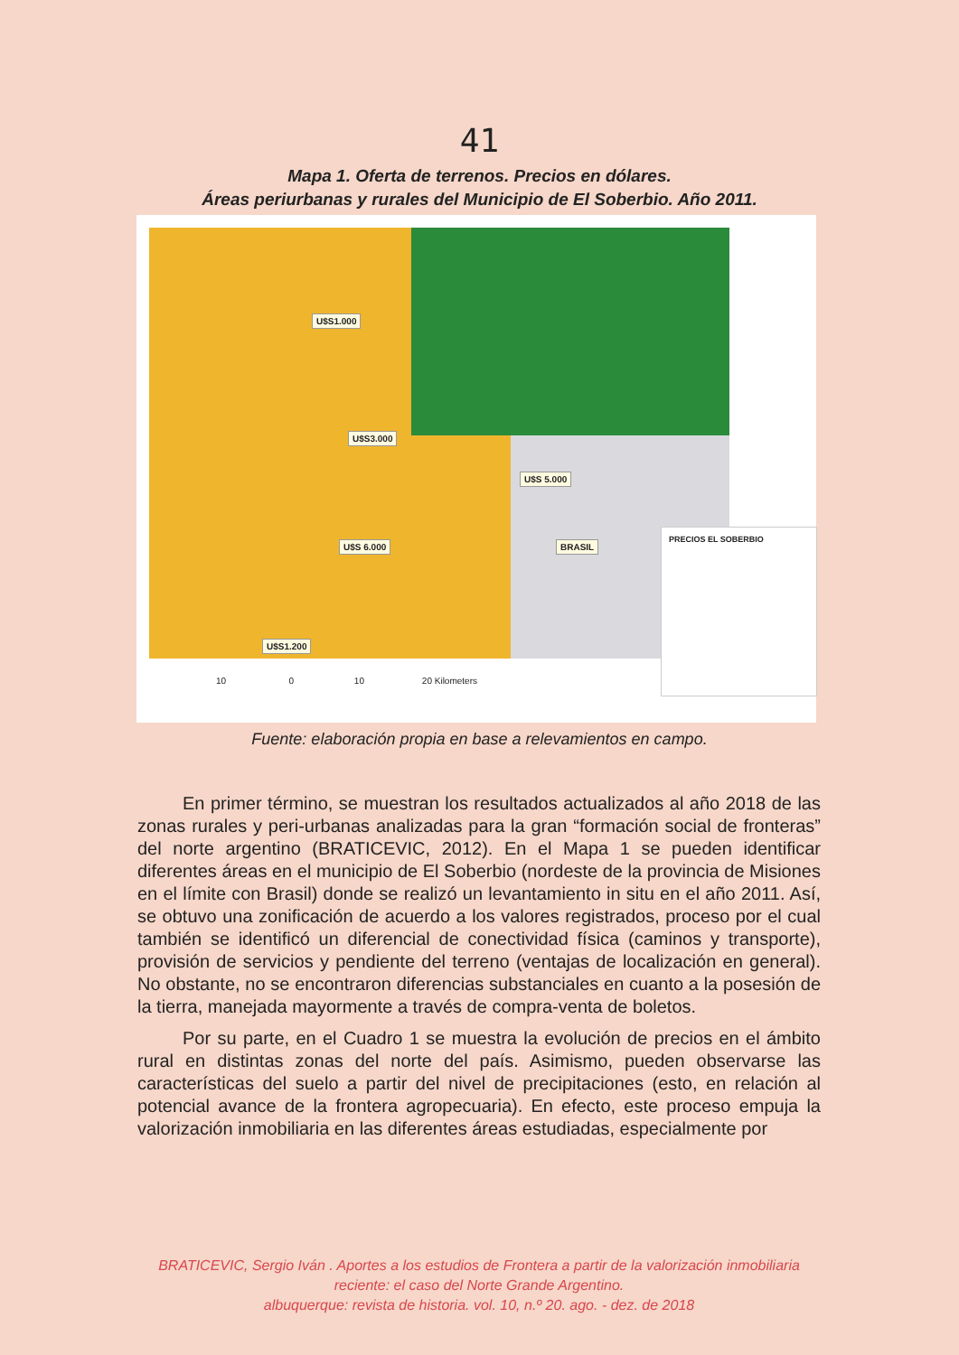41
Mapa 1. Oferta de terrenos. Precios en dólares.
Áreas periurbanas y rurales del Municipio de El Soberbio. Año 2011.
U$S1.000
U$S3.000
U$S 5.000
U$S 6.000
U$S1.200
BRASIL
PRECIOS EL SOBERBIO
10 0 10 20 Kilometers
Fuente: elaboración propia en base a relevamientos en campo.
En primer término, se muestran los resultados actualizados al año 2018 de las zonas rurales y peri-urbanas analizadas para la gran “formación social de fronteras” del norte argentino (BRATICEVIC, 2012). En el Mapa 1 se pueden identificar diferentes áreas en el municipio de El Soberbio (nordeste de la provincia de Misiones en el límite con Brasil) donde se realizó un levantamiento in situ en el año 2011. Así, se obtuvo una zonificación de acuerdo a los valores registrados, proceso por el cual también se identificó un diferencial de conectividad física (caminos y transporte), provisión de servicios y pendiente del terreno (ventajas de localización en general). No obstante, no se encontraron diferencias substanciales en cuanto a la posesión de la tierra, manejada mayormente a través de compra-venta de boletos.
Por su parte, en el Cuadro 1 se muestra la evolución de precios en el ámbito rural en distintas zonas del norte del país. Asimismo, pueden observarse las características del suelo a partir del nivel de precipitaciones (esto, en relación al potencial avance de la frontera agropecuaria). En efecto, este proceso empuja la valorización inmobiliaria en las diferentes áreas estudiadas, especialmente por
BRATICEVIC, Sergio Iván . Aportes a los estudios de Frontera a partir de la valorización inmobiliaria reciente: el caso del Norte Grande Argentino.
albuquerque: revista de historia. vol. 10, n.º 20. ago. - dez. de 2018